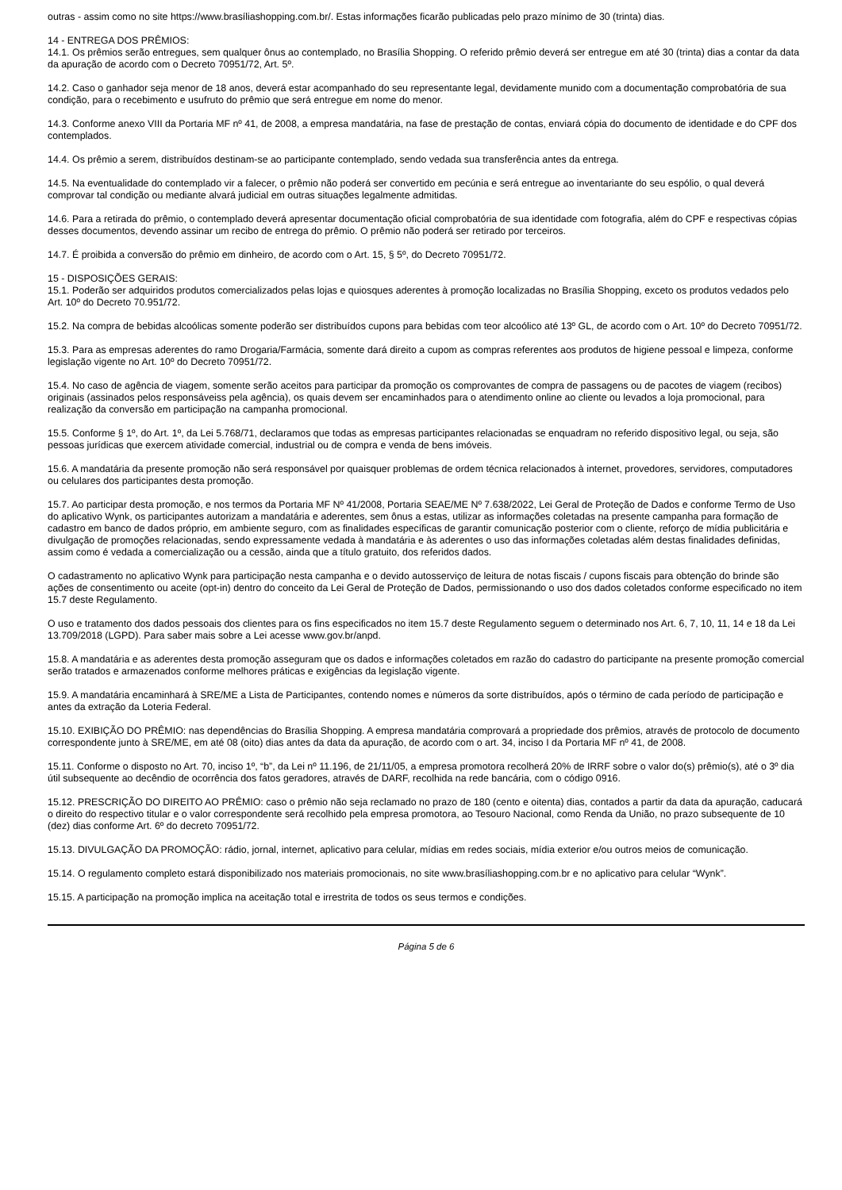outras - assim como no site https://www.brasíliashopping.com.br/. Estas informações ficarão publicadas pelo prazo mínimo de 30 (trinta) dias.
14 - ENTREGA DOS PRÊMIOS:
14.1. Os prêmios serão entregues, sem qualquer ônus ao contemplado, no Brasília Shopping. O referido prêmio deverá ser entregue em até 30 (trinta) dias a contar da data da apuração de acordo com o Decreto 70951/72, Art. 5º.
14.2. Caso o ganhador seja menor de 18 anos, deverá estar acompanhado do seu representante legal, devidamente munido com a documentação comprobatória de sua condição, para o recebimento e usufruto do prêmio que será entregue em nome do menor.
14.3. Conforme anexo VIII da Portaria MF nº 41, de 2008, a empresa mandatária, na fase de prestação de contas, enviará cópia do documento de identidade e do CPF dos contemplados.
14.4. Os prêmio a serem, distribuídos destinam-se ao participante contemplado, sendo vedada sua transferência antes da entrega.
14.5. Na eventualidade do contemplado vir a falecer, o prêmio não poderá ser convertido em pecúnia e será entregue ao inventariante do seu espólio, o qual deverá comprovar tal condição ou mediante alvará judicial em outras situações legalmente admitidas.
14.6. Para a retirada do prêmio, o contemplado deverá apresentar documentação oficial comprobatória de sua identidade com fotografia, além do CPF e respectivas cópias desses documentos, devendo assinar um recibo de entrega do prêmio. O prêmio não poderá ser retirado por terceiros.
14.7. É proibida a conversão do prêmio em dinheiro, de acordo com o Art. 15, § 5º, do Decreto 70951/72.
15 - DISPOSIÇÕES GERAIS:
15.1. Poderão ser adquiridos produtos comercializados pelas lojas e quiosques aderentes à promoção localizadas no Brasília Shopping, exceto os produtos vedados pelo Art. 10º do Decreto 70.951/72.
15.2. Na compra de bebidas alcoólicas somente poderão ser distribuídos cupons para bebidas com teor alcoólico até 13º GL, de acordo com o Art. 10º do Decreto 70951/72.
15.3. Para as empresas aderentes do ramo Drogaria/Farmácia, somente dará direito a cupom as compras referentes aos produtos de higiene pessoal e limpeza, conforme legislação vigente no Art. 10º do Decreto 70951/72.
15.4. No caso de agência de viagem, somente serão aceitos para participar da promoção os comprovantes de compra de passagens ou de pacotes de viagem (recibos) originais (assinados pelos responsáveiss pela agência), os quais devem ser encaminhados para o atendimento online ao cliente ou levados a loja promocional, para realização da conversão em participação na campanha promocional.
15.5. Conforme § 1º, do Art. 1º, da Lei 5.768/71, declaramos que todas as empresas participantes relacionadas se enquadram no referido dispositivo legal, ou seja, são pessoas jurídicas que exercem atividade comercial, industrial ou de compra e venda de bens imóveis.
15.6. A mandatária da presente promoção não será responsável por quaisquer problemas de ordem técnica relacionados à internet, provedores, servidores, computadores ou celulares dos participantes desta promoção.
15.7. Ao participar desta promoção, e nos termos da Portaria MF Nº 41/2008, Portaria SEAE/ME Nº 7.638/2022, Lei Geral de Proteção de Dados e conforme Termo de Uso do aplicativo Wynk, os participantes autorizam a mandatária e aderentes, sem ônus a estas, utilizar as informações coletadas na presente campanha para formação de cadastro em banco de dados próprio, em ambiente seguro, com as finalidades específicas de garantir comunicação posterior com o cliente, reforço de mídia publicitária e divulgação de promoções relacionadas, sendo expressamente vedada à mandatária e às aderentes o uso das informações coletadas além destas finalidades definidas, assim como é vedada a comercialização ou a cessão, ainda que a título gratuito, dos referidos dados.
O cadastramento no aplicativo Wynk para participação nesta campanha e o devido autosserviço de leitura de notas fiscais / cupons fiscais para obtenção do brinde são ações de consentimento ou aceite (opt-in) dentro do conceito da Lei Geral de Proteção de Dados, permissionando o uso dos dados coletados conforme especificado no item 15.7 deste Regulamento.
O uso e tratamento dos dados pessoais dos clientes para os fins especificados no item 15.7 deste Regulamento seguem o determinado nos Art. 6, 7, 10, 11, 14 e 18 da Lei 13.709/2018 (LGPD). Para saber mais sobre a Lei acesse www.gov.br/anpd.
15.8. A mandatária e as aderentes desta promoção asseguram que os dados e informações coletados em razão do cadastro do participante na presente promoção comercial serão tratados e armazenados conforme melhores práticas e exigências da legislação vigente.
15.9. A mandatária encaminhará à SRE/ME a Lista de Participantes, contendo nomes e números da sorte distribuídos, após o término de cada período de participação e antes da extração da Loteria Federal.
15.10. EXIBIÇÃO DO PRÊMIO: nas dependências do Brasília Shopping. A empresa mandatária comprovará a propriedade dos prêmios, através de protocolo de documento correspondente junto à SRE/ME, em até 08 (oito) dias antes da data da apuração, de acordo com o art. 34, inciso I da Portaria MF nº 41, de 2008.
15.11. Conforme o disposto no Art. 70, inciso 1º, “b”, da Lei nº 11.196, de 21/11/05, a empresa promotora recolherá 20% de IRRF sobre o valor do(s) prêmio(s), até o 3º dia útil subsequente ao decêndio de ocorrência dos fatos geradores, através de DARF, recolhida na rede bancária, com o código 0916.
15.12. PRESCRIÇÃO DO DIREITO AO PRÊMIO: caso o prêmio não seja reclamado no prazo de 180 (cento e oitenta) dias, contados a partir da data da apuração, caducará o direito do respectivo titular e o valor correspondente será recolhido pela empresa promotora, ao Tesouro Nacional, como Renda da União, no prazo subsequente de 10 (dez) dias conforme Art. 6º do decreto 70951/72.
15.13. DIVULGAÇÃO DA PROMOÇÃO: rádio, jornal, internet, aplicativo para celular, mídias em redes sociais, mídia exterior e/ou outros meios de comunicação.
15.14. O regulamento completo estará disponibilizado nos materiais promocionais, no site www.brasíliashopping.com.br e no aplicativo para celular “Wynk”.
15.15. A participação na promoção implica na aceitação total e irrestrita de todos os seus termos e condições.
Página 5 de 6